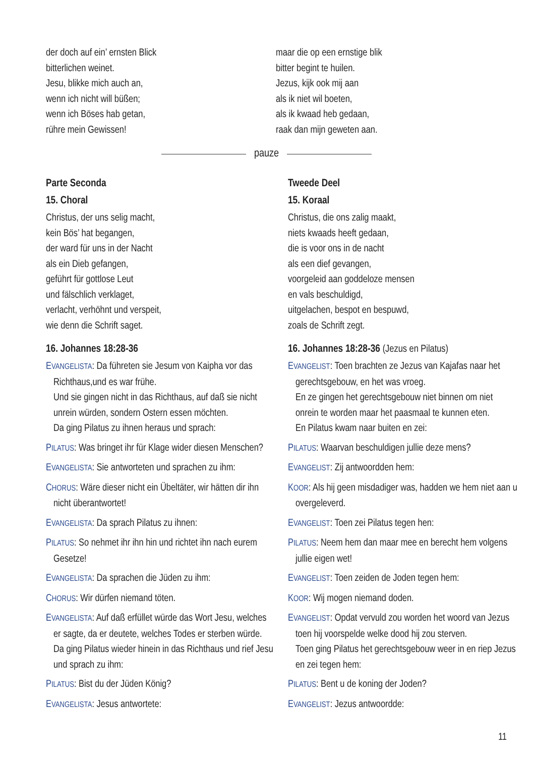der doch auf ein’ ernsten Blick
bitterlichen weinet.
Jesu, blikke mich auch an,
wenn ich nicht will büßen;
wenn ich Böses hab getan,
rühre mein Gewissen!
maar die op een ernstige blik
bitter begint te huilen.
Jezus, kijk ook mij aan
als ik niet wil boeten,
als ik kwaad heb gedaan,
raak dan mijn geweten aan.
pauze
Parte Seconda
15. Choral
Christus, der uns selig macht,
kein Bös’ hat begangen,
der ward für uns in der Nacht
als ein Dieb gefangen,
geführt für gottlose Leut
und fälschlich verklaget,
verlacht, verhöhnt und verspeit,
wie denn die Schrift saget.
16. Johannes 18:28-36
EVANGELISTA: Da führeten sie Jesum von Kaipha vor das Richthaus,und es war frühe.
Und sie gingen nicht in das Richthaus, auf daß sie nicht unrein würden, sondern Ostern essen möchten.
Da ging Pilatus zu ihnen heraus und sprach:
PILATUS: Was bringet ihr für Klage wider diesen Menschen?
EVANGELISTA: Sie antworteten und sprachen zu ihm:
CHORUS: Wäre dieser nicht ein Übeltäter, wir hätten dir ihn nicht überantwortet!
EVANGELISTA: Da sprach Pilatus zu ihnen:
PILATUS: So nehmet ihr ihn hin und richtet ihn nach eurem Gesetze!
EVANGELISTA: Da sprachen die Jüden zu ihm:
CHORUS: Wir dürfen niemand töten.
EVANGELISTA: Auf daß erfüllet würde das Wort Jesu, welches er sagte, da er deutete, welches Todes er sterben würde.
Da ging Pilatus wieder hinein in das Richthaus und rief Jesu und sprach zu ihm:
PILATUS: Bist du der Jüden König?
EVANGELISTA: Jesus antwortete:
Tweede Deel
15. Koraal
Christus, die ons zalig maakt,
niets kwaads heeft gedaan,
die is voor ons in de nacht
als een dief gevangen,
voorgeleid aan goddeloze mensen
en vals beschuldigd,
uitgelachen, bespot en bespuwd,
zoals de Schrift zegt.
16. Johannes 18:28-36 (Jezus en Pilatus)
EVANGELIST: Toen brachten ze Jezus van Kajafas naar het gerechtsgebouw, en het was vroeg.
En ze gingen het gerechtsgebouw niet binnen om niet onrein te worden maar het paasmaal te kunnen eten.
En Pilatus kwam naar buiten en zei:
PILATUS: Waarvan beschuldigen jullie deze mens?
EVANGELIST: Zij antwoordden hem:
KOOR: Als hij geen misdadiger was, hadden we hem niet aan u overgeleverd.
EVANGELIST: Toen zei Pilatus tegen hen:
PILATUS: Neem hem dan maar mee en berecht hem volgens jullie eigen wet!
EVANGELIST: Toen zeiden de Joden tegen hem:
KOOR: Wij mogen niemand doden.
EVANGELIST: Opdat vervuld zou worden het woord van Jezus toen hij voorspelde welke dood hij zou sterven.
Toen ging Pilatus het gerechtsgebouw weer in en riep Jezus en zei tegen hem:
PILATUS: Bent u de koning der Joden?
EVANGELIST: Jezus antwoordde:
11